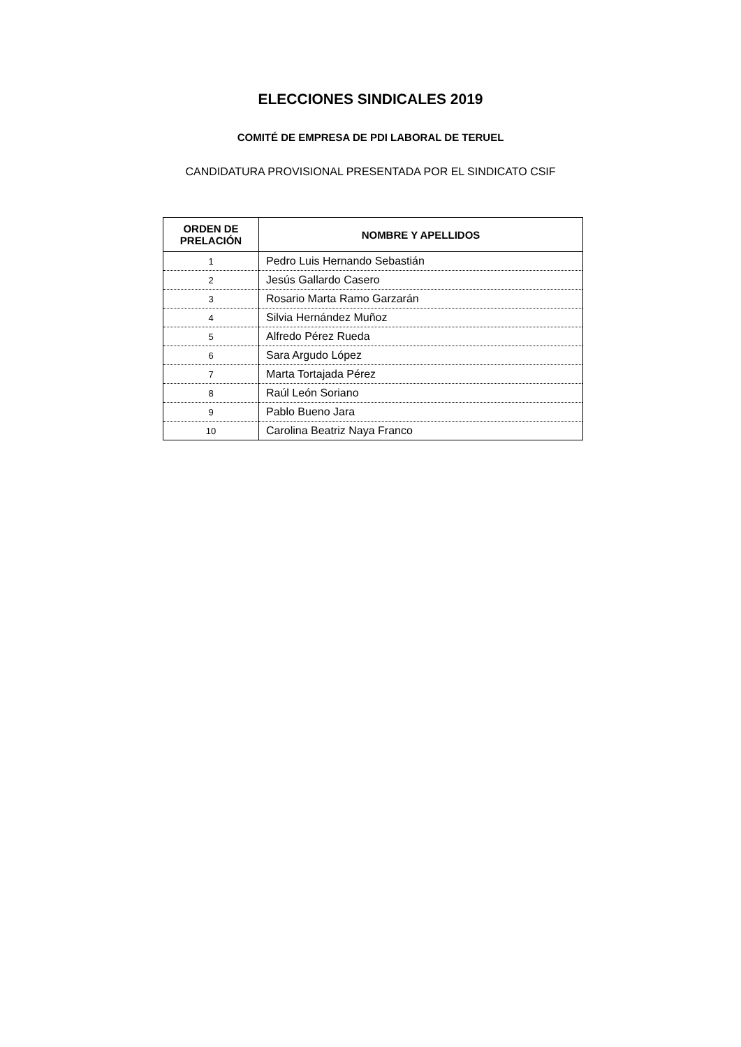ELECCIONES SINDICALES 2019
COMITÉ DE EMPRESA DE PDI LABORAL DE TERUEL
CANDIDATURA PROVISIONAL PRESENTADA POR EL SINDICATO CSIF
| ORDEN DE PRELACIÓN | NOMBRE Y APELLIDOS |
| --- | --- |
| 1 | Pedro Luis Hernando Sebastián |
| 2 | Jesús Gallardo Casero |
| 3 | Rosario Marta Ramo Garzarán |
| 4 | Silvia Hernández Muñoz |
| 5 | Alfredo Pérez Rueda |
| 6 | Sara Argudo López |
| 7 | Marta Tortajada Pérez |
| 8 | Raúl León Soriano |
| 9 | Pablo Bueno Jara |
| 10 | Carolina Beatriz Naya Franco |